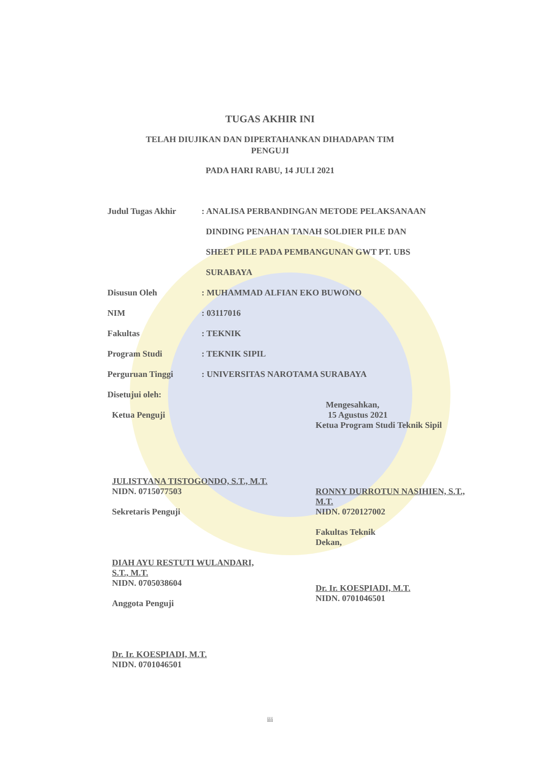TUGAS AKHIR INI
TELAH DIUJIKAN DAN DIPERTAHANKAN DIHADAPAN TIM
PENGUJI
PADA HARI RABU, 14 JULI 2021
Judul Tugas Akhir : ANALISA PERBANDINGAN METODE PELAKSANAAN
DINDING PENAHAN TANAH SOLDIER PILE DAN
SHEET PILE PADA PEMBANGUNAN GWT PT. UBS
SURABAYA
Disusun Oleh : MUHAMMAD ALFIAN EKO BUWONO
NIM : 03117016
Fakultas : TEKNIK
Program Studi : TEKNIK SIPIL
Perguruan Tinggi : UNIVERSITAS NAROTAMA SURABAYA
Disetujui oleh:
Ketua Penguji
JULISTYANA TISTOGONDO, S.T., M.T.
NIDN. 0715077503
Sekretaris Penguji
DIAH AYU RESTUTI WULANDARI,
S.T., M.T.
NIDN. 0705038604
Anggota Penguji
Dr. Ir. KOESPIADI, M.T.
NIDN. 0701046501
Mengesahkan,
15 Agustus 2021
Ketua Program Studi Teknik Sipil
RONNY DURROTUN NASIHIEN, S.T.,
M.T.
NIDN. 0720127002
Fakultas Teknik
Dekan,
Dr. Ir. KOESPIADI, M.T.
NIDN. 0701046501
iii